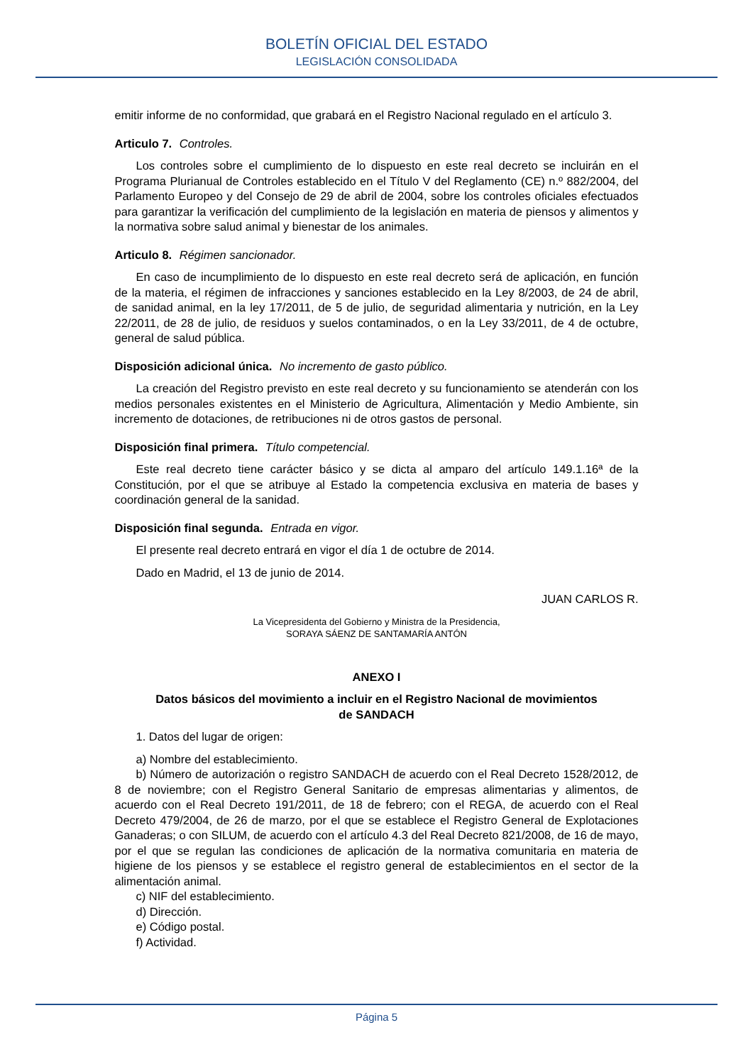BOLETÍN OFICIAL DEL ESTADO
LEGISLACIÓN CONSOLIDADA
emitir informe de no conformidad, que grabará en el Registro Nacional regulado en el artículo 3.
Articulo 7. Controles.
Los controles sobre el cumplimiento de lo dispuesto en este real decreto se incluirán en el Programa Plurianual de Controles establecido en el Título V del Reglamento (CE) n.º 882/2004, del Parlamento Europeo y del Consejo de 29 de abril de 2004, sobre los controles oficiales efectuados para garantizar la verificación del cumplimiento de la legislación en materia de piensos y alimentos y la normativa sobre salud animal y bienestar de los animales.
Articulo 8. Régimen sancionador.
En caso de incumplimiento de lo dispuesto en este real decreto será de aplicación, en función de la materia, el régimen de infracciones y sanciones establecido en la Ley 8/2003, de 24 de abril, de sanidad animal, en la ley 17/2011, de 5 de julio, de seguridad alimentaria y nutrición, en la Ley 22/2011, de 28 de julio, de residuos y suelos contaminados, o en la Ley 33/2011, de 4 de octubre, general de salud pública.
Disposición adicional única. No incremento de gasto público.
La creación del Registro previsto en este real decreto y su funcionamiento se atenderán con los medios personales existentes en el Ministerio de Agricultura, Alimentación y Medio Ambiente, sin incremento de dotaciones, de retribuciones ni de otros gastos de personal.
Disposición final primera. Título competencial.
Este real decreto tiene carácter básico y se dicta al amparo del artículo 149.1.16ª de la Constitución, por el que se atribuye al Estado la competencia exclusiva en materia de bases y coordinación general de la sanidad.
Disposición final segunda. Entrada en vigor.
El presente real decreto entrará en vigor el día 1 de octubre de 2014.
Dado en Madrid, el 13 de junio de 2014.
JUAN CARLOS R.
La Vicepresidenta del Gobierno y Ministra de la Presidencia,
SORAYA SÁENZ DE SANTAMARÍA ANTÓN
ANEXO I
Datos básicos del movimiento a incluir en el Registro Nacional de movimientos
de SANDACH
1. Datos del lugar de origen:
a) Nombre del establecimiento.
b) Número de autorización o registro SANDACH de acuerdo con el Real Decreto 1528/2012, de 8 de noviembre; con el Registro General Sanitario de empresas alimentarias y alimentos, de acuerdo con el Real Decreto 191/2011, de 18 de febrero; con el REGA, de acuerdo con el Real Decreto 479/2004, de 26 de marzo, por el que se establece el Registro General de Explotaciones Ganaderas; o con SILUM, de acuerdo con el artículo 4.3 del Real Decreto 821/2008, de 16 de mayo, por el que se regulan las condiciones de aplicación de la normativa comunitaria en materia de higiene de los piensos y se establece el registro general de establecimientos en el sector de la alimentación animal.
c) NIF del establecimiento.
d) Dirección.
e) Código postal.
f) Actividad.
Página 5